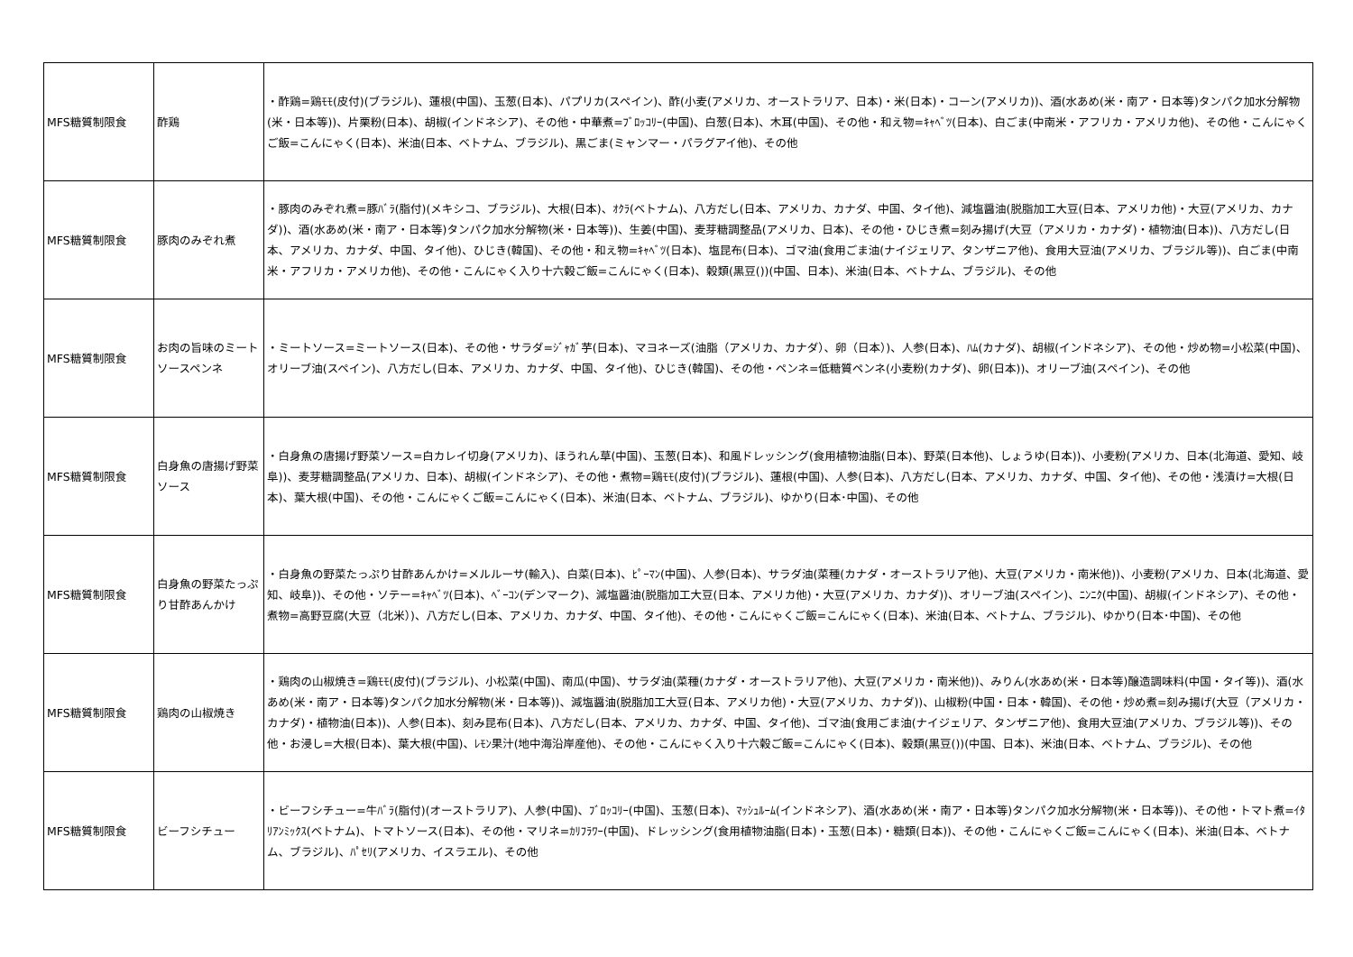| MFS糖質制限食 | 酢鶏 | ・酢鶏=鶏ﾓﾓ(皮付)(ブラジル)、蓮根(中国)、玉葱(日本)、パプリカ(スペイン)、酢(小麦(アメリカ、オーストラリア、日本)・米(日本)・コーン(アメリカ))、酒(水あめ(米・南ア・日本等)タンパク加水分解物(米・日本等))、片栗粉(日本)、胡椒(インドネシア)、その他・中華煮=ﾌﾞﾛｯｺﾘｰ(中国)、白葱(日本)、木耳(中国)、その他・和え物=ｷｬﾍﾞﾂ(日本)、白ごま(中南米・アフリカ・アメリカ他)、その他・こんにゃくご飯=こんにゃく(日本)、米油(日本、ベトナム、ブラジル)、黒ごま(ミャンマー・パラグアイ他)、その他 |
| MFS糖質制限食 | 豚肉のみぞれ煮 | ・豚肉のみぞれ煮=豚ﾊﾞﾗ(脂付)(メキシコ、ブラジル)、大根(日本)、ｵｸﾗ(ベトナム)、八方だし(日本、アメリカ、カナダ、中国、タイ他)、減塩醤油(脱脂加工大豆(日本、アメリカ他)・大豆(アメリカ、カナダ))、酒(水あめ(米・南ア・日本等)タンパク加水分解物(米・日本等))、生姜(中国)、麦芽糖調整品(アメリカ、日本)、その他・ひじき煮=刻み揚げ(大豆（アメリカ・カナダ)・植物油(日本))、八方だし(日本、アメリカ、カナダ、中国、タイ他)、ひじき(韓国)、その他・和え物=ｷｬﾍﾞﾂ(日本)、塩昆布(日本)、ゴマ油(食用ごま油(ナイジェリア、タンザニア他)、食用大豆油(アメリカ、ブラジル等))、白ごま(中南米・アフリカ・アメリカ他)、その他・こんにゃく入り十六穀ご飯=こんにゃく(日本)、穀類(黒豆())(中国、日本)、米油(日本、ベトナム、ブラジル)、その他 |
| MFS糖質制限食 | お肉の旨味のミートソースペンネ | ・ミートソース=ミートソース(日本)、その他・サラダ=ｼﾞｬｶﾞ芋(日本)、マヨネーズ(油脂（アメリカ、カナダ）、卵（日本）)、人参(日本)、ﾊﾑ(カナダ)、胡椒(インドネシア)、その他・炒め物=小松菜(中国)、オリーブ油(スペイン)、八方だし(日本、アメリカ、カナダ、中国、タイ他)、ひじき(韓国)、その他・ペンネ=低糖質ペンネ(小麦粉(カナダ)、卵(日本))、オリーブ油(スペイン)、その他 |
| MFS糖質制限食 | 白身魚の唐揚げ野菜ソース | ・白身魚の唐揚げ野菜ソース=白カレイ切身(アメリカ)、ほうれん草(中国)、玉葱(日本)、和風ドレッシング(食用植物油脂(日本)、野菜(日本他)、しょうゆ(日本))、小麦粉(アメリカ、日本(北海道、愛知、岐阜))、麦芽糖調整品(アメリカ、日本)、胡椒(インドネシア)、その他・煮物=鶏ﾓﾓ(皮付)(ブラジル)、蓮根(中国)、人参(日本)、八方だし(日本、アメリカ、カナダ、中国、タイ他)、その他・浅漬け=大根(日本)、葉大根(中国)、その他・こんにゃくご飯=こんにゃく(日本)、米油(日本、ベトナム、ブラジル)、ゆかり(日本･中国)、その他 |
| MFS糖質制限食 | 白身魚の野菜たっぷり甘酢あんかけ | ・白身魚の野菜たっぷり甘酢あんかけ=メルルーサ(輸入)、白菜(日本)、ﾋﾟｰﾏﾝ(中国)、人参(日本)、サラダ油(菜種(カナダ・オーストラリア他)、大豆(アメリカ・南米他))、小麦粉(アメリカ、日本(北海道、愛知、岐阜))、その他・ソテー=ｷｬﾍﾞﾂ(日本)、ﾍﾞｰｺﾝ(デンマーク)、減塩醤油(脱脂加工大豆(日本、アメリカ他)・大豆(アメリカ、カナダ))、オリーブ油(スペイン)、ﾆﾝﾆｸ(中国)、胡椒(インドネシア)、その他・煮物=高野豆腐(大豆（北米）)、八方だし(日本、アメリカ、カナダ、中国、タイ他)、その他・こんにゃくご飯=こんにゃく(日本)、米油(日本、ベトナム、ブラジル)、ゆかり(日本･中国)、その他 |
| MFS糖質制限食 | 鶏肉の山椒焼き | ・鶏肉の山椒焼き=鶏ﾓﾓ(皮付)(ブラジル)、小松菜(中国)、南瓜(中国)、サラダ油(菜種(カナダ・オーストラリア他)、大豆(アメリカ・南米他))、みりん(水あめ(米・日本等)醸造調味料(中国・タイ等))、酒(水あめ(米・南ア・日本等)タンパク加水分解物(米・日本等))、減塩醤油(脱脂加工大豆(日本、アメリカ他)・大豆(アメリカ、カナダ))、山椒粉(中国・日本・韓国)、その他・炒め煮=刻み揚げ(大豆（アメリカ・カナダ)・植物油(日本))、人参(日本)、刻み昆布(日本)、八方だし(日本、アメリカ、カナダ、中国、タイ他)、ゴマ油(食用ごま油(ナイジェリア、タンザニア他)、食用大豆油(アメリカ、ブラジル等))、その他・お浸し=大根(日本)、葉大根(中国)、ﾚﾓﾝ果汁(地中海沿岸産他)、その他・こんにゃく入り十六穀ご飯=こんにゃく(日本)、穀類(黒豆())(中国、日本)、米油(日本、ベトナム、ブラジル)、その他 |
| MFS糖質制限食 | ビーフシチュー | ・ビーフシチュー=牛ﾊﾞﾗ(脂付)(オーストラリア)、人参(中国)、ﾌﾞﾛｯｺﾘｰ(中国)、玉葱(日本)、ﾏｯｼｭﾙｰﾑ(インドネシア)、酒(水あめ(米・南ア・日本等)タンパク加水分解物(米・日本等))、その他・トマト煮=ｲﾀﾘｱﾝﾐｯｸｽ(ベトナム)、トマトソース(日本)、その他・マリネ=ｶﾘﾌﾗﾜｰ(中国)、ドレッシング(食用植物油脂(日本)・玉葱(日本)・糖類(日本))、その他・こんにゃくご飯=こんにゃく(日本)、米油(日本、ベトナム、ブラジル)、ﾊﾟｾﾘ(アメリカ、イスラエル)、その他 |